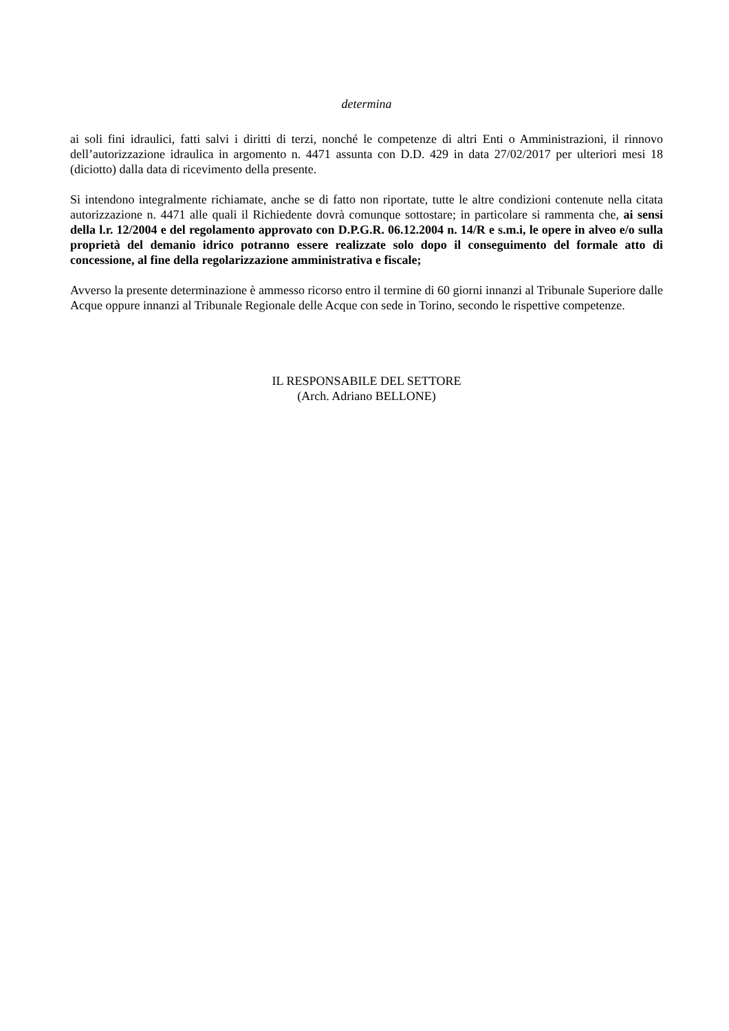determina
ai soli fini idraulici, fatti salvi i diritti di terzi, nonché le competenze di altri Enti o Amministrazioni, il rinnovo dell’autorizzazione idraulica in argomento n. 4471 assunta con D.D. 429 in data 27/02/2017 per ulteriori mesi 18 (diciotto) dalla data di ricevimento della presente.
Si intendono integralmente richiamate, anche se di fatto non riportate, tutte le altre condizioni contenute nella citata autorizzazione n. 4471 alle quali il Richiedente dovrà comunque sottostare; in particolare si rammenta che, ai sensi della l.r. 12/2004 e del regolamento approvato con D.P.G.R. 06.12.2004 n. 14/R e s.m.i, le opere in alveo e/o sulla proprietà del demanio idrico potranno essere realizzate solo dopo il conseguimento del formale atto di concessione, al fine della regolarizzazione amministrativa e fiscale;
Avverso la presente determinazione è ammesso ricorso entro il termine di 60 giorni innanzi al Tribunale Superiore dalle Acque oppure innanzi al Tribunale Regionale delle Acque con sede in Torino, secondo le rispettive competenze.
IL RESPONSABILE DEL SETTORE
(Arch. Adriano BELLONE)